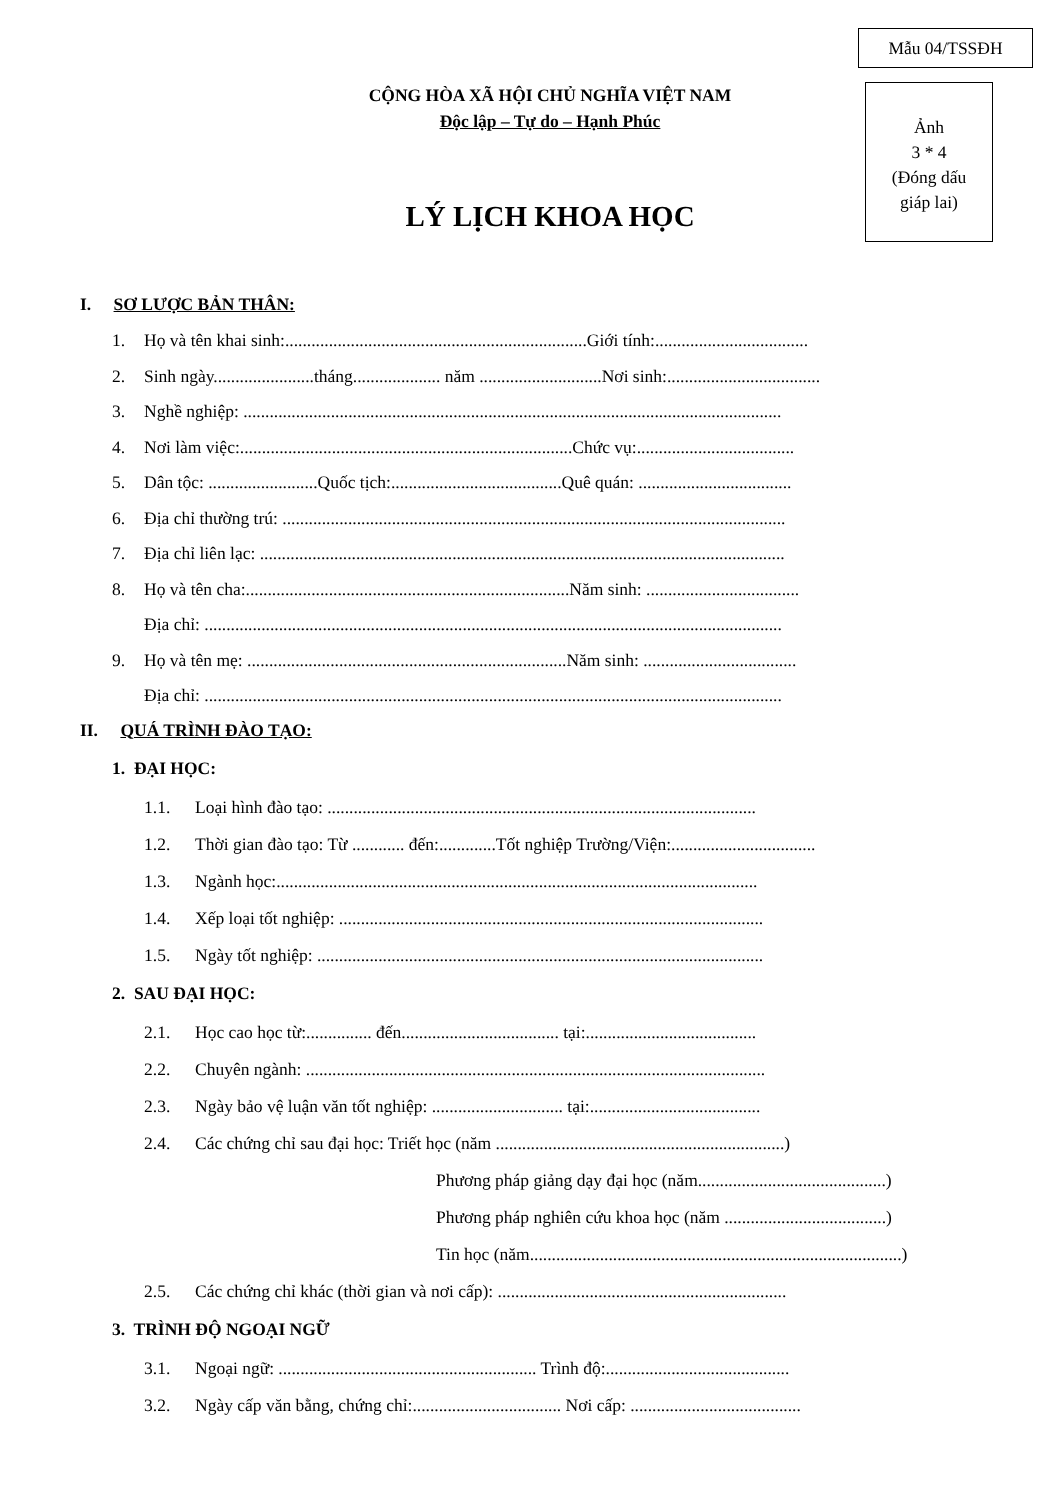Mẫu 04/TSSĐH
CỘNG HÒA XÃ HỘI CHỦ NGHĨA VIỆT NAM
Độc lập – Tự do – Hạnh Phúc
Ảnh
3 * 4
(Đóng dấu
giáp lai)
LÝ LỊCH KHOA HỌC
I. SƠ LƯỢC BẢN THÂN:
1. Họ và tên khai sinh:.....................................................................Giới tính:...................................
2. Sinh ngày.......................tháng.................... năm ............................Nơi sinh:...................................
3. Nghề nghiệp: ...........................................................................................................................
4. Nơi làm việc:............................................................................Chức vụ:....................................
5. Dân tộc: .........................Quốc tịch:.......................................Quê quán: ...................................
6. Địa chỉ thường trú: ...................................................................................................................
7. Địa chỉ liên lạc: ........................................................................................................................
8. Họ và tên cha:..........................................................................Năm sinh: ...................................
Địa chỉ: ....................................................................................................................................
9. Họ và tên mẹ: .........................................................................Năm sinh: ...................................
Địa chỉ: ....................................................................................................................................
II. QUÁ TRÌNH ĐÀO TẠO:
1. ĐẠI HỌC:
1.1. Loại hình đào tạo: ..................................................................................................
1.2. Thời gian đào tạo: Từ ............ đến:.............Tốt nghiệp Trường/Viện:.................................
1.3. Ngành học:..............................................................................................................
1.4. Xếp loại tốt nghiệp: .................................................................................................
1.5. Ngày tốt nghiệp: ......................................................................................................
2. SAU ĐẠI HỌC:
2.1. Học cao học từ:............... đến.................................... tại:.......................................
2.2. Chuyên ngành: .........................................................................................................
2.3. Ngày bảo vệ luận văn tốt nghiệp: .............................. tại:.......................................
2.4. Các chứng chỉ sau đại học: Triết học (năm ..................................................................)
Phương pháp giảng dạy đại học (năm...........................................)
Phương pháp nghiên cứu khoa học (năm .....................................)
Tin học (năm.....................................................................................)
2.5. Các chứng chỉ khác (thời gian và nơi cấp): ..................................................................
3. TRÌNH ĐỘ NGOẠI NGỮ
3.1. Ngoại ngữ: ........................................................... Trình độ:..........................................
3.2. Ngày cấp văn bằng, chứng chỉ:.................................. Nơi cấp: .......................................